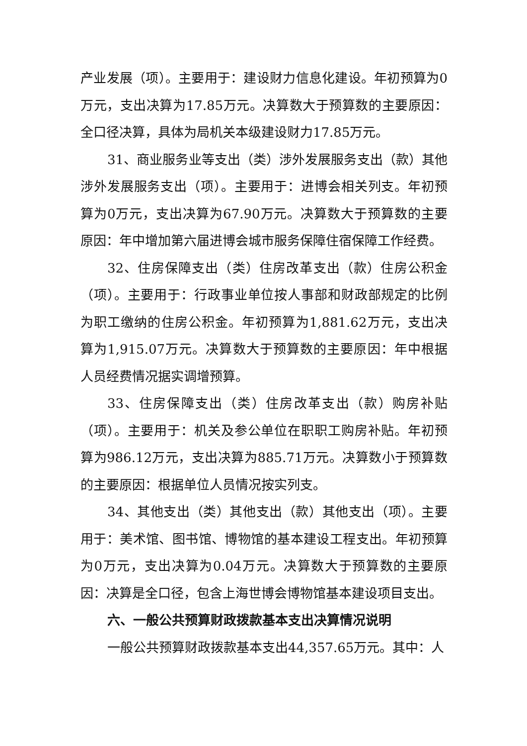产业发展（项）。主要用于：建设财力信息化建设。年初预算为0万元，支出决算为17.85万元。决算数大于预算数的主要原因：全口径决算，具体为局机关本级建设财力17.85万元。
31、商业服务业等支出（类）涉外发展服务支出（款）其他涉外发展服务支出（项）。主要用于：进博会相关列支。年初预算为0万元，支出决算为67.90万元。决算数大于预算数的主要原因：年中增加第六届进博会城市服务保障住宿保障工作经费。
32、住房保障支出（类）住房改革支出（款）住房公积金（项）。主要用于：行政事业单位按人事部和财政部规定的比例为职工缴纳的住房公积金。年初预算为1,881.62万元，支出决算为1,915.07万元。决算数大于预算数的主要原因：年中根据人员经费情况据实调增预算。
33、住房保障支出（类）住房改革支出（款）购房补贴（项）。主要用于：机关及参公单位在职职工购房补贴。年初预算为986.12万元，支出决算为885.71万元。决算数小于预算数的主要原因：根据单位人员情况按实列支。
34、其他支出（类）其他支出（款）其他支出（项）。主要用于：美术馆、图书馆、博物馆的基本建设工程支出。年初预算为0万元，支出决算为0.04万元。决算数大于预算数的主要原因：决算是全口径，包含上海世博会博物馆基本建设项目支出。
六、一般公共预算财政拨款基本支出决算情况说明
一般公共预算财政拨款基本支出44,357.65万元。其中：人